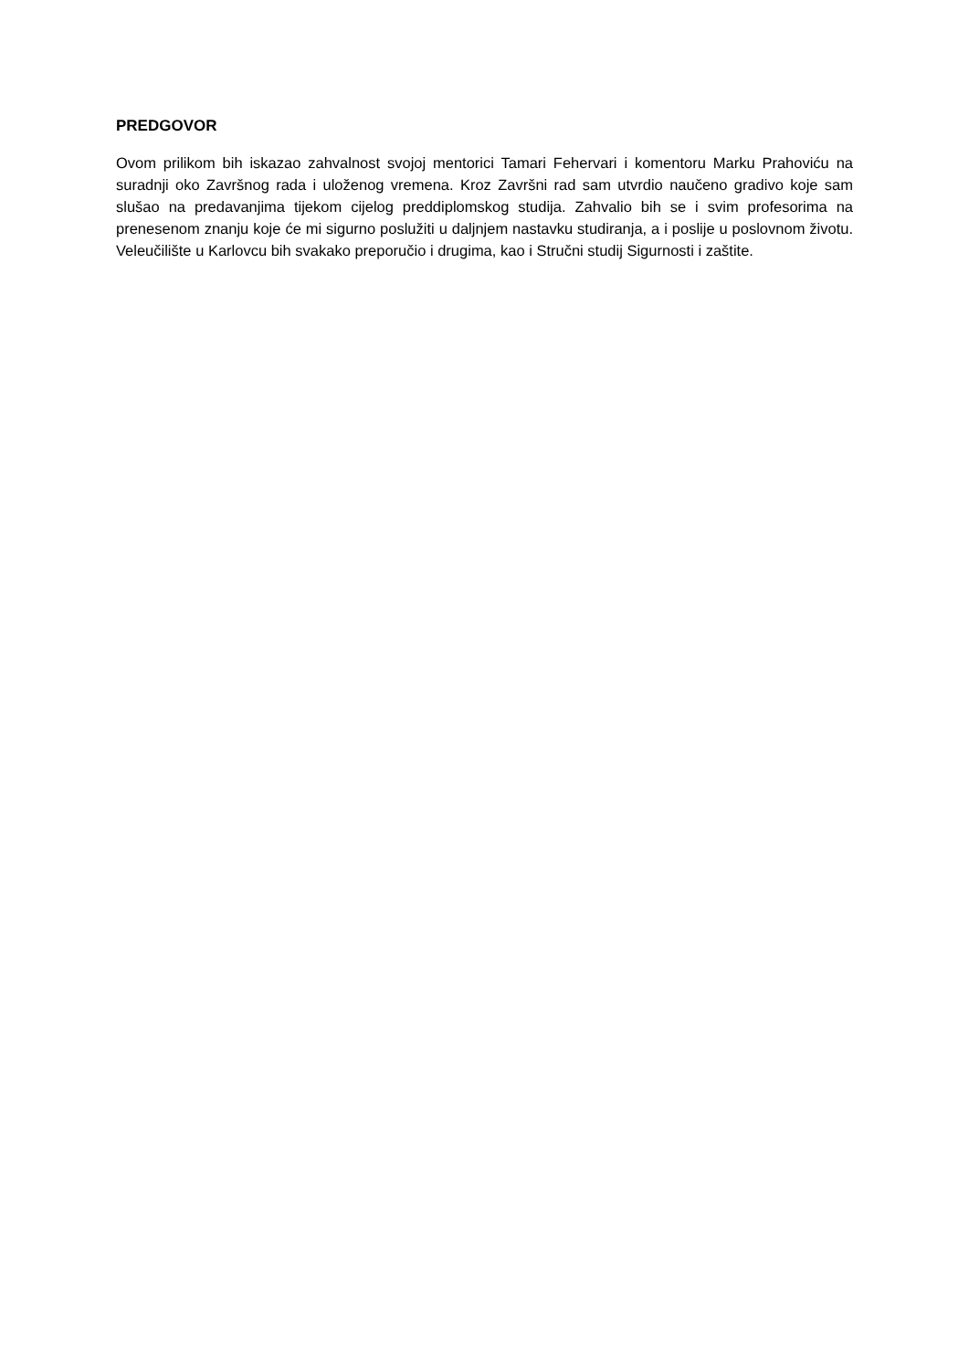PREDGOVOR
Ovom prilikom bih iskazao zahvalnost svojoj mentorici Tamari Fehervari i komentoru Marku Prahoviću na suradnji oko Završnog rada i uloženog vremena. Kroz Završni rad sam utvrdio naučeno gradivo koje sam slušao na predavanjima tijekom cijelog preddiplomskog studija. Zahvalio bih se i svim profesorima na prenesenom znanju koje će mi sigurno poslužiti u daljnjem nastavku studiranja, a i poslije u poslovnom životu. Veleučilište u Karlovcu bih svakako preporučio i drugima, kao i Stručni studij Sigurnosti i zaštite.